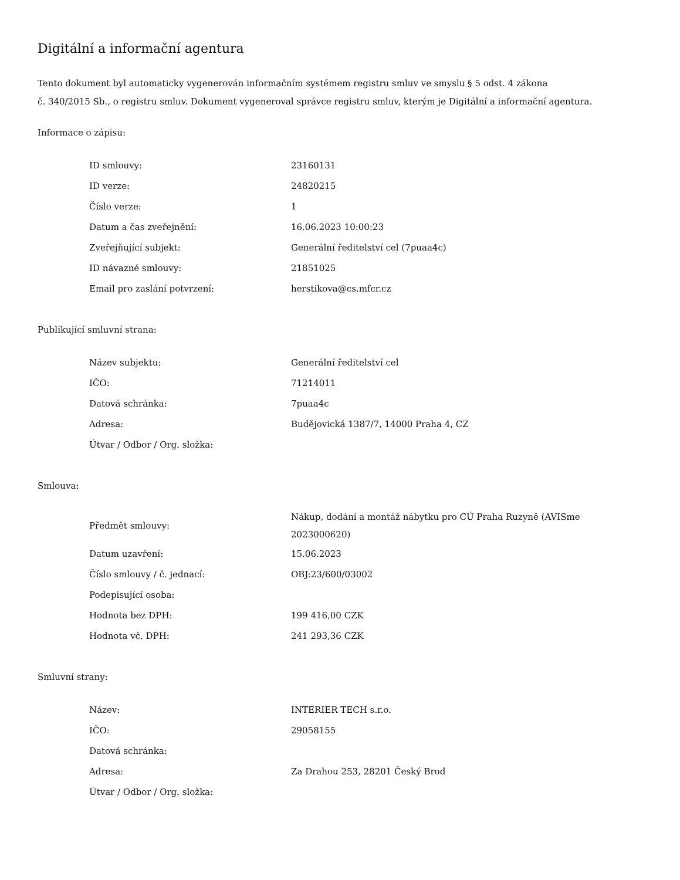Digitální a informační agentura
Tento dokument byl automaticky vygenerován informačním systémem registru smluv ve smyslu § 5 odst. 4 zákona
č. 340/2015 Sb., o registru smluv. Dokument vygeneroval správce registru smluv, kterým je Digitální a informační agentura.
Informace o zápisu:
| ID smlouvy: | 23160131 |
| ID verze: | 24820215 |
| Číslo verze: | 1 |
| Datum a čas zveřejnění: | 16.06.2023 10:00:23 |
| Zveřejňující subjekt: | Generální ředitelství cel (7puaa4c) |
| ID návazné smlouvy: | 21851025 |
| Email pro zaslání potvrzení: | herstikova@cs.mfcr.cz |
Publikující smluvní strana:
| Název subjektu: | Generální ředitelství cel |
| IČO: | 71214011 |
| Datová schránka: | 7puaa4c |
| Adresa: | Budějovická 1387/7, 14000 Praha 4, CZ |
| Útvar / Odbor / Org. složka: | |
Smlouva:
| Předmět smlouvy: | Nákup, dodání a montáž nábytku pro CÚ Praha Ruzyně (AVISme 2023000620) |
| Datum uzavření: | 15.06.2023 |
| Číslo smlouvy / č. jednací: | OBJ:23/600/03002 |
| Podepisující osoba: | |
| Hodnota bez DPH: | 199 416,00 CZK |
| Hodnota vč. DPH: | 241 293,36 CZK |
Smluvní strany:
| Název: | INTERIER TECH s.r.o. |
| IČO: | 29058155 |
| Datová schránka: | |
| Adresa: | Za Drahou 253, 28201 Český Brod |
| Útvar / Odbor / Org. složka: | |